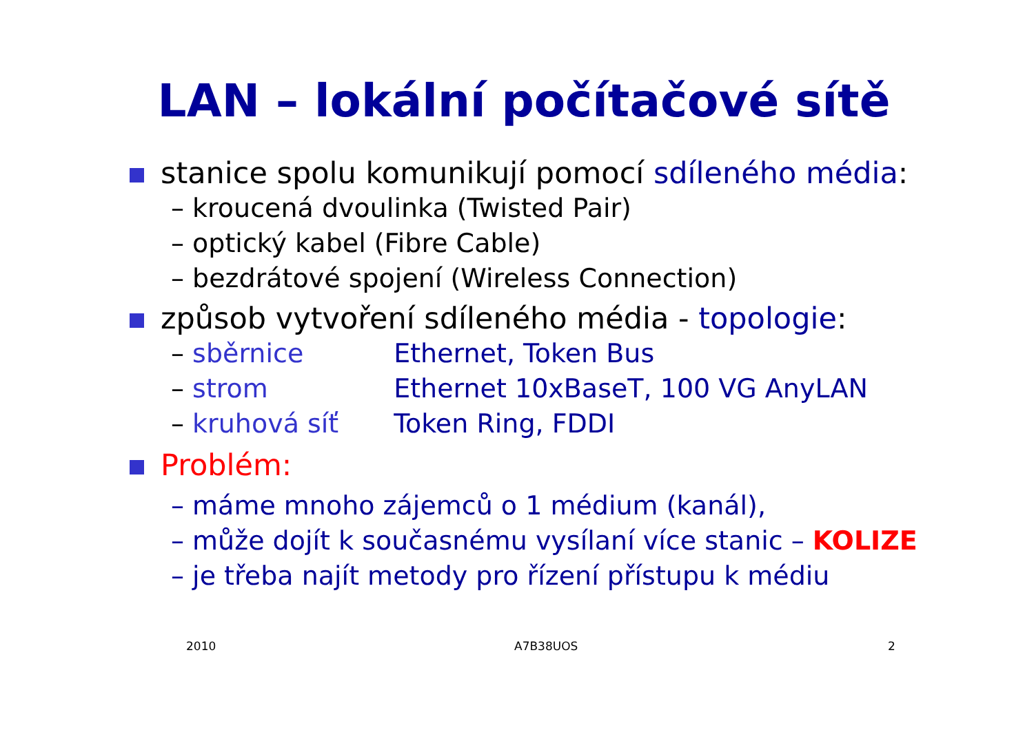LAN – lokální počítačové sítě
stanice spolu komunikují pomocí sdíleného média:
– kroucená dvoulinka (Twisted Pair)
– optický kabel (Fibre Cable)
– bezdrátové spojení (Wireless Connection)
způsob vytvoření sdíleného média - topologie:
– sběrnice Ethernet, Token Bus
– strom Ethernet 10xBaseT, 100 VG AnyLAN
– kruhová síť Token Ring, FDDI
Problém:
– máme mnoho zájemců o 1 médium (kanál),
– může dojít k současnému vysílaní více stanic – KOLIZE
– je třeba najít metody pro řízení přístupu k médiu
2010 A7B38UOS 2